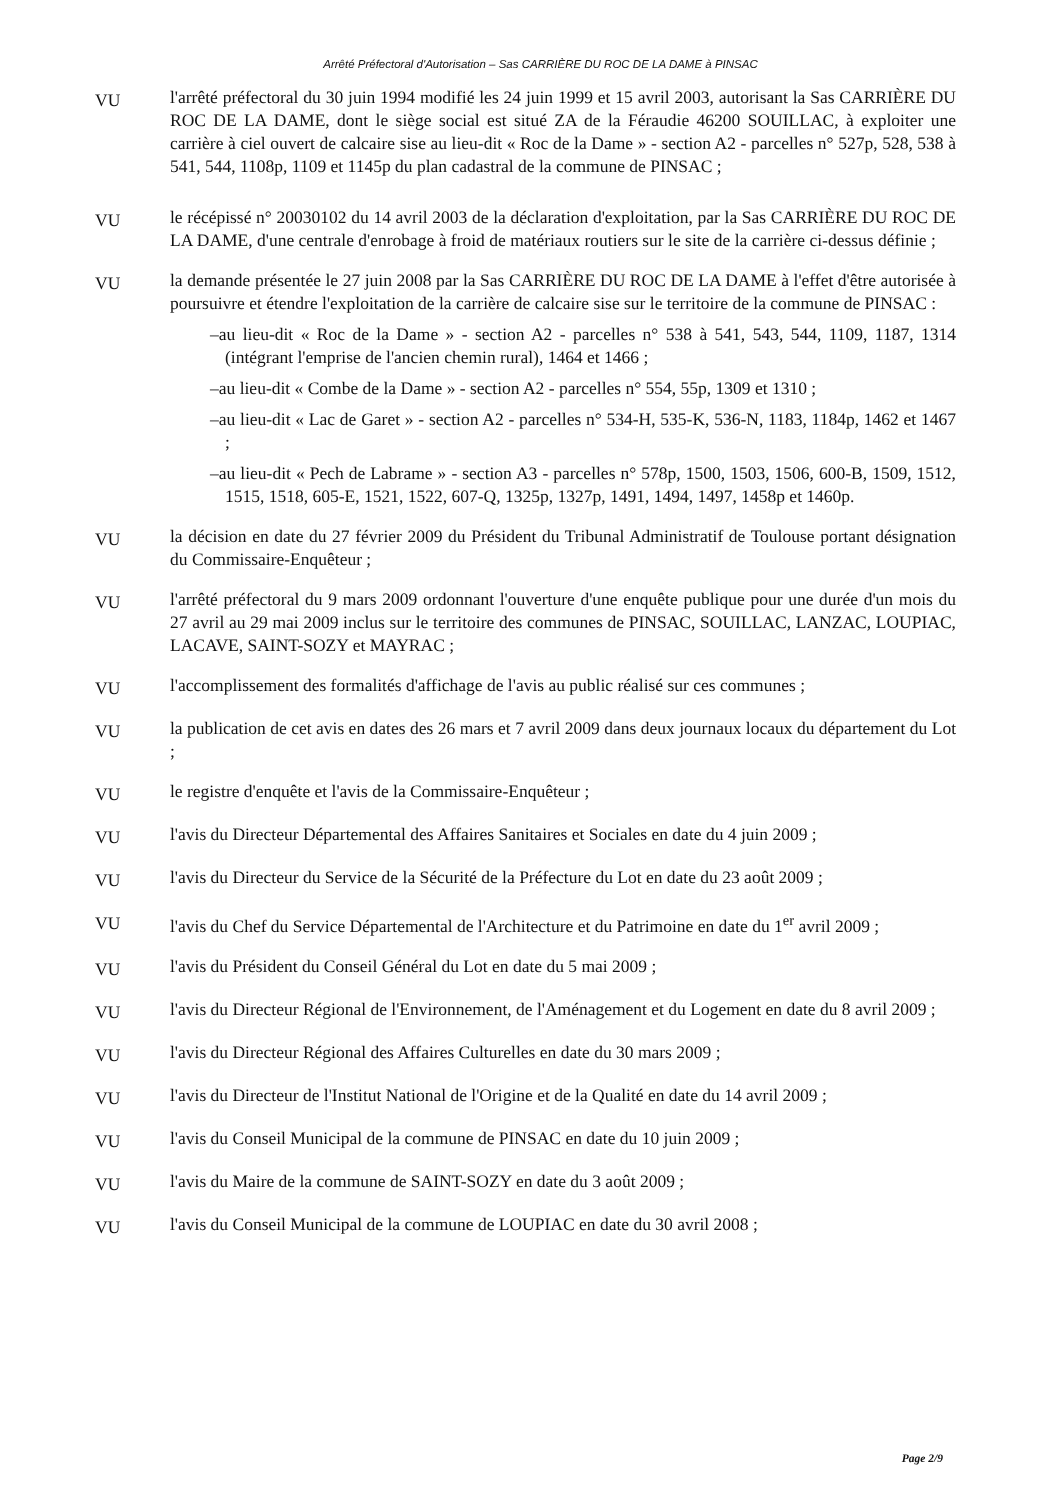Arrêté Préfectoral d'Autorisation – Sas CARRIÈRE DU ROC DE LA DAME à PINSAC
VU
l'arrêté préfectoral du 30 juin 1994 modifié les 24 juin 1999 et 15 avril 2003, autorisant la Sas CARRIÈRE DU ROC DE LA DAME, dont le siège social est situé ZA de la Féraudie 46200 SOUILLAC, à exploiter une carrière à ciel ouvert de calcaire sise au lieu-dit « Roc de la Dame » - section A2 - parcelles n° 527p, 528, 538 à 541, 544, 1108p, 1109 et 1145p du plan cadastral de la commune de PINSAC ;
VU
le récépissé n° 20030102 du 14 avril 2003 de la déclaration d'exploitation, par la Sas CARRIÈRE DU ROC DE LA DAME, d'une centrale d'enrobage à froid de matériaux routiers sur le site de la carrière ci-dessus définie ;
VU
la demande présentée le 27 juin 2008 par la Sas CARRIÈRE DU ROC DE LA DAME à l'effet d'être autorisée à poursuivre et étendre l'exploitation de la carrière de calcaire sise sur le territoire de la commune de PINSAC :
–au lieu-dit « Roc de la Dame » - section A2 - parcelles n° 538 à 541, 543, 544, 1109, 1187, 1314 (intégrant l'emprise de l'ancien chemin rural), 1464 et 1466 ;
–au lieu-dit « Combe de la Dame » - section A2 - parcelles n° 554, 55p, 1309 et 1310 ;
–au lieu-dit « Lac de Garet » - section A2 - parcelles n° 534-H, 535-K, 536-N, 1183, 1184p, 1462 et 1467 ;
–au lieu-dit « Pech de Labrame » - section A3 - parcelles n° 578p, 1500, 1503, 1506, 600-B, 1509, 1512, 1515, 1518, 605-E, 1521, 1522, 607-Q, 1325p, 1327p, 1491, 1494, 1497, 1458p et 1460p.
VU
la décision en date du 27 février 2009 du Président du Tribunal Administratif de Toulouse portant désignation du Commissaire-Enquêteur ;
VU
l'arrêté préfectoral du 9 mars 2009 ordonnant l'ouverture d'une enquête publique pour une durée d'un mois du 27 avril au 29 mai 2009 inclus sur le territoire des communes de PINSAC, SOUILLAC, LANZAC, LOUPIAC, LACAVE, SAINT-SOZY et MAYRAC ;
VU
l'accomplissement des formalités d'affichage de l'avis au public réalisé sur ces communes ;
VU
la publication de cet avis en dates des 26 mars et 7 avril 2009 dans deux journaux locaux du département du Lot ;
VU
le registre d'enquête et l'avis de la Commissaire-Enquêteur ;
VU
l'avis du Directeur Départemental des Affaires Sanitaires et Sociales en date du 4 juin 2009 ;
VU
l'avis du Directeur du Service de la Sécurité de la Préfecture du Lot en date du 23 août 2009 ;
VU
l'avis du Chef du Service Départemental de l'Architecture et du Patrimoine en date du 1<sup>er</sup> avril 2009 ;
VU
l'avis du Président du Conseil Général du Lot en date du 5 mai 2009 ;
VU
l'avis du Directeur Régional de l'Environnement, de l'Aménagement et du Logement en date du 8 avril 2009 ;
VU
l'avis du Directeur Régional des Affaires Culturelles en date du 30 mars 2009 ;
VU
l'avis du Directeur de l'Institut National de l'Origine et de la Qualité en date du 14 avril 2009 ;
VU
l'avis du Conseil Municipal de la commune de PINSAC en date du 10 juin 2009 ;
VU
l'avis du Maire de la commune de SAINT-SOZY en date du 3 août 2009 ;
VU
l'avis du Conseil Municipal de la commune de LOUPIAC en date du 30 avril 2008 ;
Page 2/9